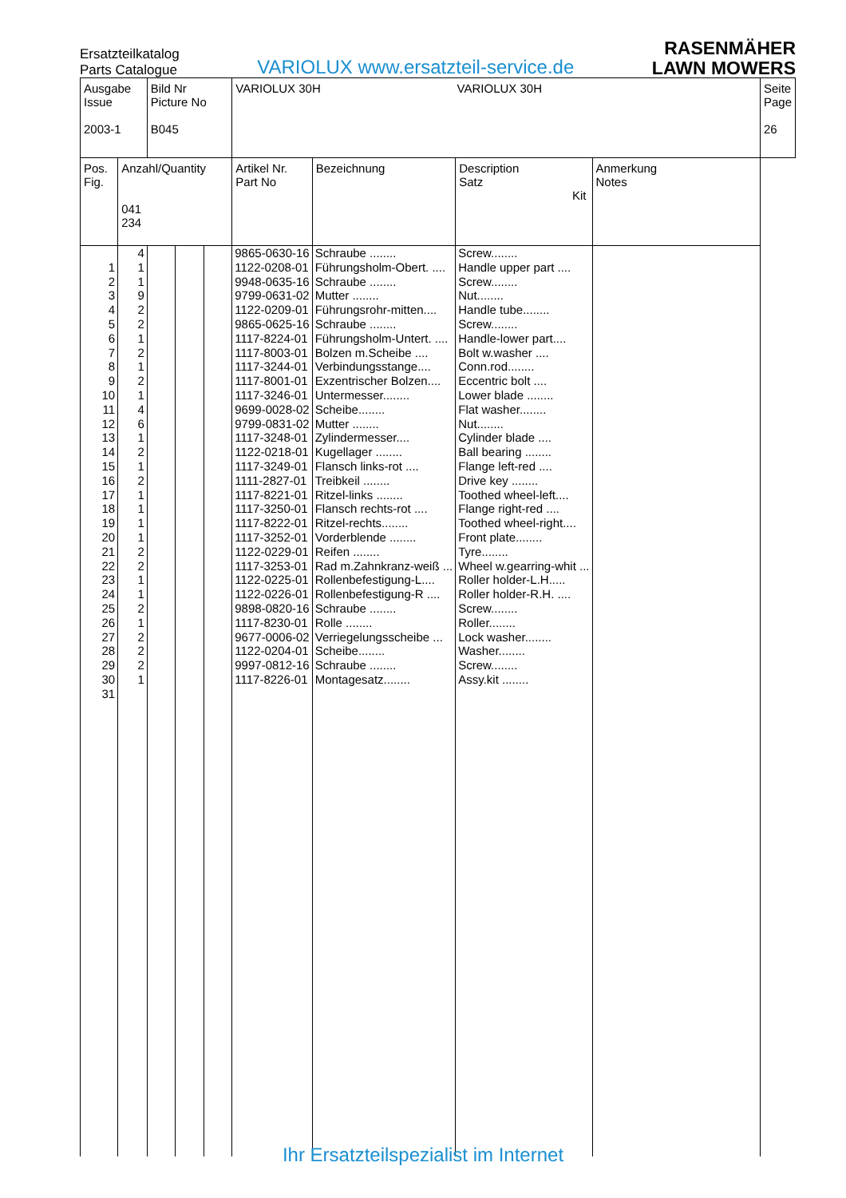Ersatzteilkatalog
Parts Catalogue
VARIOLUX www.ersatzteil-service.de
RASENMÄHER
LAWN MOWERS
| Ausgabe Issue 2003-1 | | Bild Nr Picture No B045 | | | VARIOLUX 30H VARIOLUX 30H | | | | Seite Page 26 |
| Pos. Fig. | Anzahl/Quantity 041 234 | | | | Artikel Nr. Part No | Bezeichnung | Description Satz Kit | Anmerkung Notes | |
| 1 2 3 4 5 6 7 8 9 10 11 12 13 14 15 16 17 18 19 20 21 22 23 24 25 26 27 28 29 30 31 | 4 1 1 9 2 2 1 2 1 2 1 4 6 1 2 1 2 1 1 1 1 2 2 1 1 2 1 2 2 2 1 | | | | 9865-0630-16 1122-0208-01 9948-0635-16 9799-0631-02 1122-0209-01 9865-0625-16 1117-8224-01 1117-8003-01 1117-3244-01 1117-8001-01 1117-3246-01 9699-0028-02 9799-0831-02 1117-3248-01 1122-0218-01 1117-3249-01 1111-2827-01 1117-8221-01 1117-3250-01 1117-8222-01 1117-3252-01 1122-0229-01 1117-3253-01 1122-0225-01 1122-0226-01 9898-0820-16 1117-8230-01 9677-0006-02 1122-0204-01 9997-0812-16 1117-8226-01 | Schraube ........ Führungsholm-Obert. .... Schraube ........ Mutter ........ Führungsrohr-mitten.... Schraube ........ Führungsholm-Untert. .... Bolzen m.Scheibe .... Verbindungsstange.... Exzentrischer Bolzen.... Untermesser........ Scheibe........ Mutter ........ Zylindermesser.... Kugellager ........ Flansch links-rot .... Treibkeil ........ Ritzel-links ........ Flansch rechts-rot .... Ritzel-rechts........ Vorderblende ........ Reifen ........ Rad m.Zahnkranz-weiß ... Rollenbefestigung-L.... Rollenbefestigung-R .... Schraube ........ Rolle ........ Verriegelungsscheibe ... Scheibe........ Schraube ........ Montagesatz........ | Screw........ Handle upper part .... Screw........ Nut........ Handle tube........ Screw........ Handle-lower part.... Bolt w.washer .... Conn.rod........ Eccentric bolt .... Lower blade ........ Flat washer........ Nut........ Cylinder blade .... Ball bearing ........ Flange left-red .... Drive key ........ Toothed wheel-left.... Flange right-red .... Toothed wheel-right.... Front plate........ Tyre........ Wheel w.gearring-whit ... Roller holder-L.H..... Roller holder-R.H. .... Screw........ Roller........ Lock washer........ Washer........ Screw........ Assy.kit ........ | | |
Ihr Ersatzteilspezialist im Internet